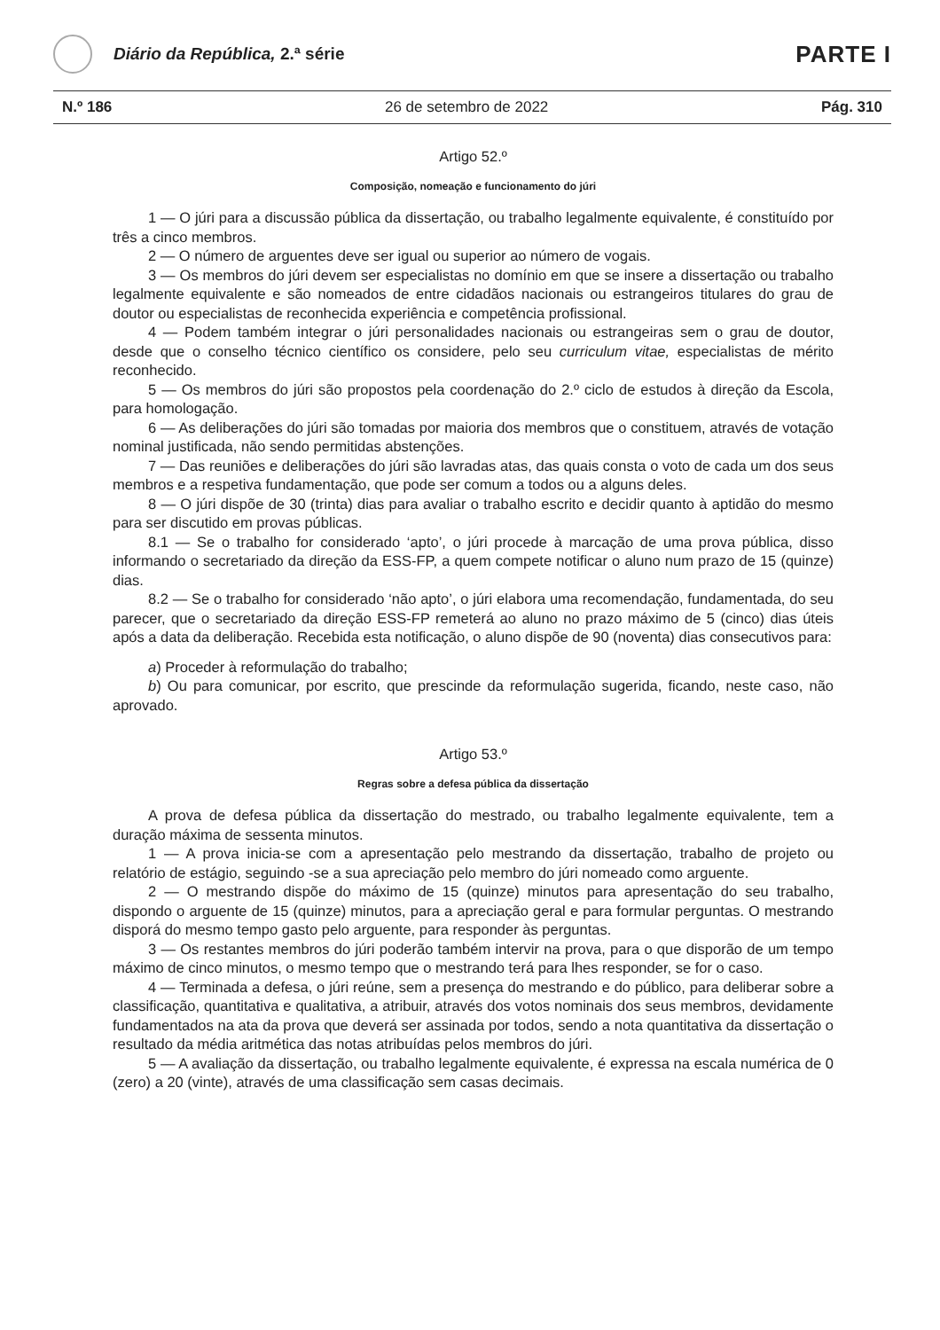Diário da República, 2.ª série
PARTE I
N.º 186 26 de setembro de 2022 Pág. 310
Artigo 52.º
Composição, nomeação e funcionamento do júri
1 — O júri para a discussão pública da dissertação, ou trabalho legalmente equivalente, é constituído por três a cinco membros.
2 — O número de arguentes deve ser igual ou superior ao número de vogais.
3 — Os membros do júri devem ser especialistas no domínio em que se insere a dissertação ou trabalho legalmente equivalente e são nomeados de entre cidadãos nacionais ou estrangeiros titulares do grau de doutor ou especialistas de reconhecida experiência e competência profissional.
4 — Podem também integrar o júri personalidades nacionais ou estrangeiras sem o grau de doutor, desde que o conselho técnico científico os considere, pelo seu curriculum vitae, especialistas de mérito reconhecido.
5 — Os membros do júri são propostos pela coordenação do 2.º ciclo de estudos à direção da Escola, para homologação.
6 — As deliberações do júri são tomadas por maioria dos membros que o constituem, através de votação nominal justificada, não sendo permitidas abstenções.
7 — Das reuniões e deliberações do júri são lavradas atas, das quais consta o voto de cada um dos seus membros e a respetiva fundamentação, que pode ser comum a todos ou a alguns deles.
8 — O júri dispõe de 30 (trinta) dias para avaliar o trabalho escrito e decidir quanto à aptidão do mesmo para ser discutido em provas públicas.
8.1 — Se o trabalho for considerado ‘apto’, o júri procede à marcação de uma prova pública, disso informando o secretariado da direção da ESS-FP, a quem compete notificar o aluno num prazo de 15 (quinze) dias.
8.2 — Se o trabalho for considerado ‘não apto’, o júri elabora uma recomendação, fundamentada, do seu parecer, que o secretariado da direção ESS-FP remeterá ao aluno no prazo máximo de 5 (cinco) dias úteis após a data da deliberação. Recebida esta notificação, o aluno dispõe de 90 (noventa) dias consecutivos para:
a) Proceder à reformulação do trabalho;
b) Ou para comunicar, por escrito, que prescinde da reformulação sugerida, ficando, neste caso, não aprovado.
Artigo 53.º
Regras sobre a defesa pública da dissertação
A prova de defesa pública da dissertação do mestrado, ou trabalho legalmente equivalente, tem a duração máxima de sessenta minutos.
1 — A prova inicia-se com a apresentação pelo mestrando da dissertação, trabalho de projeto ou relatório de estágio, seguindo -se a sua apreciação pelo membro do júri nomeado como arguente.
2 — O mestrando dispõe do máximo de 15 (quinze) minutos para apresentação do seu trabalho, dispondo o arguente de 15 (quinze) minutos, para a apreciação geral e para formular perguntas. O mestrando disporá do mesmo tempo gasto pelo arguente, para responder às perguntas.
3 — Os restantes membros do júri poderão também intervir na prova, para o que disporão de um tempo máximo de cinco minutos, o mesmo tempo que o mestrando terá para lhes responder, se for o caso.
4 — Terminada a defesa, o júri reúne, sem a presença do mestrando e do público, para deliberar sobre a classificação, quantitativa e qualitativa, a atribuir, através dos votos nominais dos seus membros, devidamente fundamentados na ata da prova que deverá ser assinada por todos, sendo a nota quantitativa da dissertação o resultado da média aritmética das notas atribuídas pelos membros do júri.
5 — A avaliação da dissertação, ou trabalho legalmente equivalente, é expressa na escala numérica de 0 (zero) a 20 (vinte), através de uma classificação sem casas decimais.